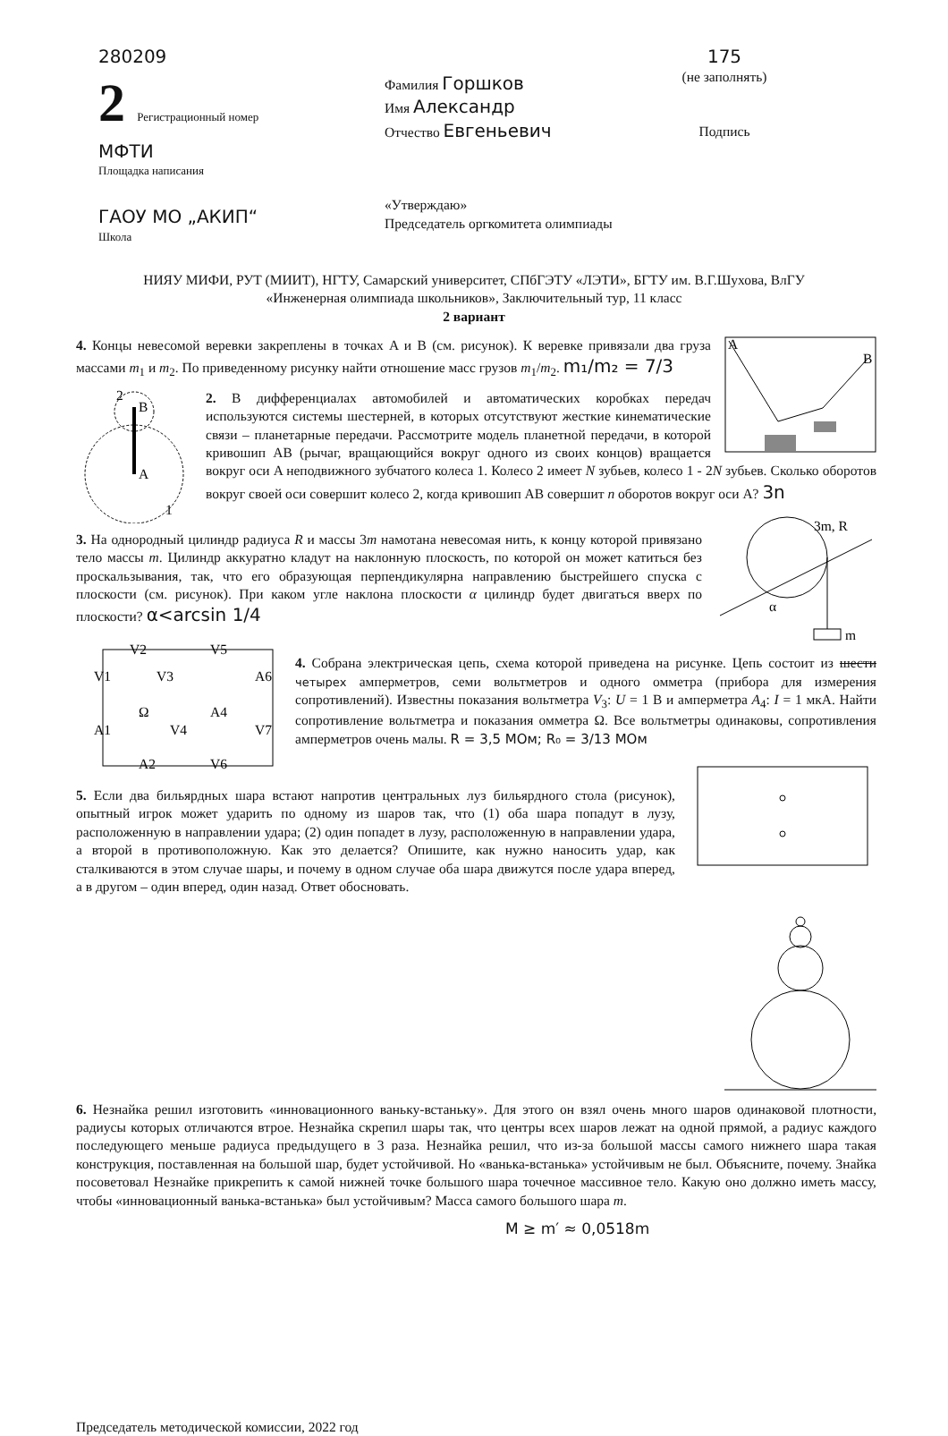280209
2 Регистрационный номер
МФТИ
Площадка написания
ГАОУ МО „АКИП“
Школа
Фамилия Горшков
Имя Александр
Отчество Евгеньевич
«Утверждаю»
Председатель оргкомитета олимпиады
175
(не заполнять)
Подпись
НИЯУ МИФИ, РУТ (МИИТ), НГТУ, Самарский университет, СПбГЭТУ «ЛЭТИ», БГТУ им. В.Г.Шухова, ВлГУ
«Инженерная олимпиада школьников», Заключительный тур, 11 класс
2 вариант
A
B
4. Концы невесомой веревки закреплены в точках A и B (см. рисунок). К веревке привязали два груза массами m<sub>1</sub> и m<sub>2</sub>. По приведенному рисунку найти отношение масс грузов m<sub>1</sub>/m<sub>2</sub>. m₁/m₂ = 7/3
B
A
2
1
2. В дифференциалах автомобилей и автоматических коробках передач используются системы шестерней, в которых отсутствуют жесткие кинематические связи – планетарные передачи. Рассмотрите модель планетной передачи, в которой кривошип AB (рычаг, вращающийся вокруг одного из своих концов) вращается вокруг оси A неподвижного зубчатого колеса 1. Колесо 2 имеет N зубьев, колесо 1 - 2N зубьев. Сколько оборотов вокруг своей оси совершит колесо 2, когда кривошип AB совершит n оборотов вокруг оси A? 3n
3m, R
α
m
3. На однородный цилиндр радиуса R и массы 3m намотана невесомая нить, к концу которой привязано тело массы m. Цилиндр аккуратно кладут на наклонную плоскость, по которой он может катиться без проскальзывания, так, что его образующая перпендикулярна направлению быстрейшего спуска с плоскости (см. рисунок). При каком угле наклона плоскости α цилиндр будет двигаться вверх по плоскости? α<arcsin 1/4
V2
V5
V1
V3
A6
Ω
A4
A1
V4
V7
A2
V6
4. Собрана электрическая цепь, схема которой приведена на рисунке. Цепь состоит из шести четырех амперметров, семи вольтметров и одного омметра (прибора для измерения сопротивлений). Известны показания вольтметра V<sub>3</sub>: U = 1 В и амперметра A<sub>4</sub>: I = 1 мкА. Найти сопротивление вольтметра и показания омметра Ω. Все вольтметры одинаковы, сопротивления амперметров очень малы. R = 3,5 МОм; R₀ = 3/13 МОм
5. Если два бильярдных шара встают напротив центральных луз бильярдного стола (рисунок), опытный игрок может ударить по одному из шаров так, что (1) оба шара попадут в лузу, расположенную в направлении удара; (2) один попадет в лузу, расположенную в направлении удара, а второй в противоположную. Как это делается? Опишите, как нужно наносить удар, как сталкиваются в этом случае шары, и почему в одном случае оба шара движутся после удара вперед, а в другом – один вперед, один назад. Ответ обосновать.
6. Незнайка решил изготовить «инновационного ваньку-встаньку». Для этого он взял очень много шаров одинаковой плотности, радиусы которых отличаются втрое. Незнайка скрепил шары так, что центры всех шаров лежат на одной прямой, а радиус каждого последующего меньше радиуса предыдущего в 3 раза. Незнайка решил, что из-за большой массы самого нижнего шара такая конструкция, поставленная на большой шар, будет устойчивой. Но «ванька-встанька» устойчивым не был. Объясните, почему. Знайка посоветовал Незнайке прикрепить к самой нижней точке большого шара точечное массивное тело. Какую оно должно иметь массу, чтобы «инновационный ванька-встанька» был устойчивым? Масса самого большого шара m.
M ≥ m′ ≈ 0,0518m
Председатель методической комиссии, 2022 год